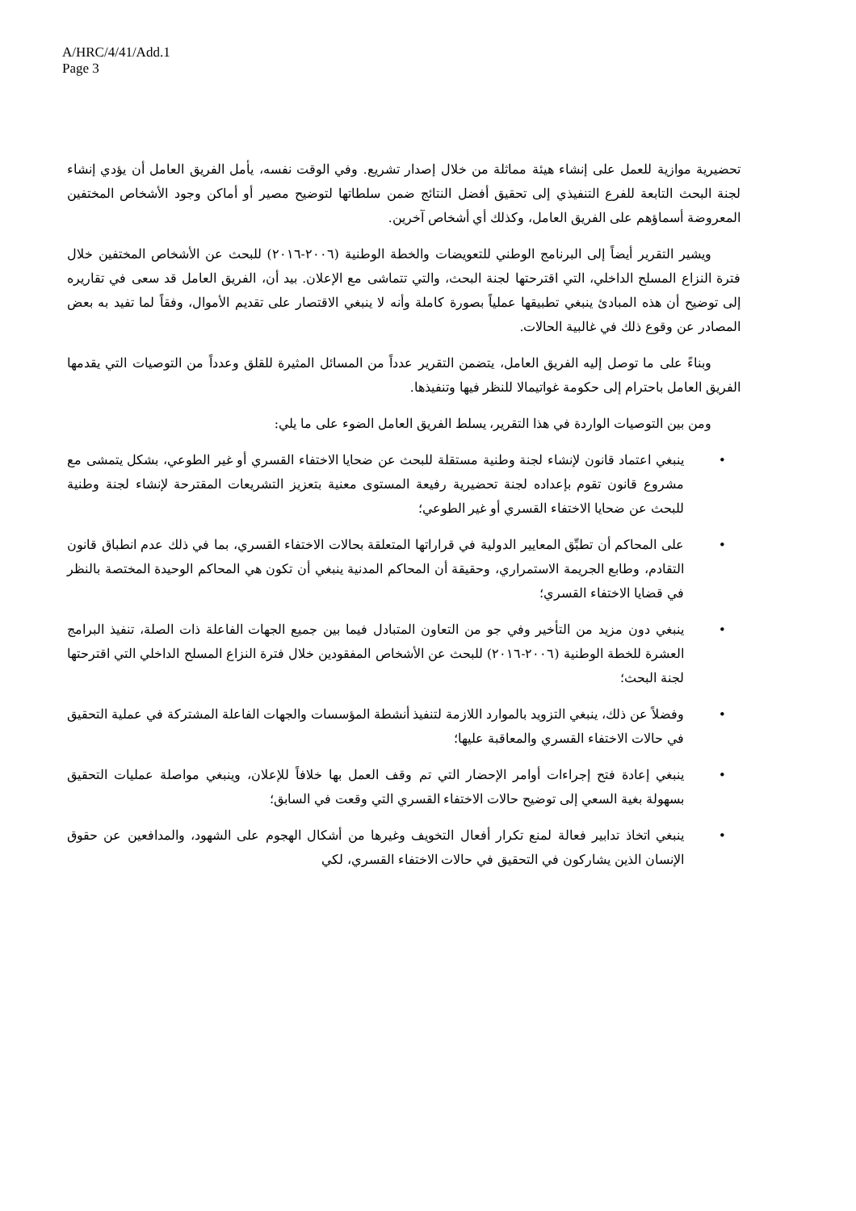A/HRC/4/41/Add.1
Page 3
تحضيرية موازية للعمل على إنشاء هيئة مماثلة من خلال إصدار تشريع. وفي الوقت نفسه، يأمل الفريق العامل أن يؤدي إنشاء لجنة البحث التابعة للفرع التنفيذي إلى تحقيق أفضل النتائج ضمن سلطاتها لتوضيح مصير أو أماكن وجود الأشخاص المختفين المعروضة أسماؤهم على الفريق العامل، وكذلك أي أشخاص آخرين.
ويشير التقرير أيضاً إلى البرنامج الوطني للتعويضات والخطة الوطنية (٢٠٠٦-٢٠١٦) للبحث عن الأشخاص المختفين خلال فترة النزاع المسلح الداخلي، التي اقترحتها لجنة البحث، والتي تتماشى مع الإعلان. بيد أن، الفريق العامل قد سعى في تقاريره إلى توضيح أن هذه المبادئ ينبغي تطبيقها عملياً بصورة كاملة وأنه لا ينبغي الاقتصار على تقديم الأموال، وفقاً لما تفيد به بعض المصادر عن وقوع ذلك في غالبية الحالات.
وبناءً على ما توصل إليه الفريق العامل، يتضمن التقرير عدداً من المسائل المثيرة للقلق وعدداً من التوصيات التي يقدمها الفريق العامل باحترام إلى حكومة غواتيمالا للنظر فيها وتنفيذها.
ومن بين التوصيات الواردة في هذا التقرير، يسلط الفريق العامل الضوء على ما يلي:
• ينبغي اعتماد قانون لإنشاء لجنة وطنية مستقلة للبحث عن ضحايا الاختفاء القسري أو غير الطوعي، بشكل يتمشى مع مشروع قانون تقوم بإعداده لجنة تحضيرية رفيعة المستوى معنية بتعزيز التشريعات المقترحة لإنشاء لجنة وطنية للبحث عن ضحايا الاختفاء القسري أو غير الطوعي؛
• على المحاكم أن تطبِّق المعايير الدولية في قراراتها المتعلقة بحالات الاختفاء القسري، بما في ذلك عدم انطباق قانون التقادم، وطابع الجريمة الاستمراري، وحقيقة أن المحاكم المدنية ينبغي أن تكون هي المحاكم الوحيدة المختصة بالنظر في قضايا الاختفاء القسري؛
• ينبغي دون مزيد من التأخير وفي جو من التعاون المتبادل فيما بين جميع الجهات الفاعلة ذات الصلة، تنفيذ البرامج العشرة للخطة الوطنية (٢٠٠٦-٢٠١٦) للبحث عن الأشخاص المفقودين خلال فترة النزاع المسلح الداخلي التي اقترحتها لجنة البحث؛
• وفضلاً عن ذلك، ينبغي التزويد بالموارد اللازمة لتنفيذ أنشطة المؤسسات والجهات الفاعلة المشتركة في عملية التحقيق في حالات الاختفاء القسري والمعاقبة عليها؛
• ينبغي إعادة فتح إجراءات أوامر الإحضار التي تم وقف العمل بها خلافاً للإعلان، وينبغي مواصلة عمليات التحقيق بسهولة بغية السعي إلى توضيح حالات الاختفاء القسري التي وقعت في السابق؛
• ينبغي اتخاذ تدابير فعالة لمنع تكرار أفعال التخويف وغيرها من أشكال الهجوم على الشهود، والمدافعين عن حقوق الإنسان الذين يشاركون في التحقيق في حالات الاختفاء القسري، لكي